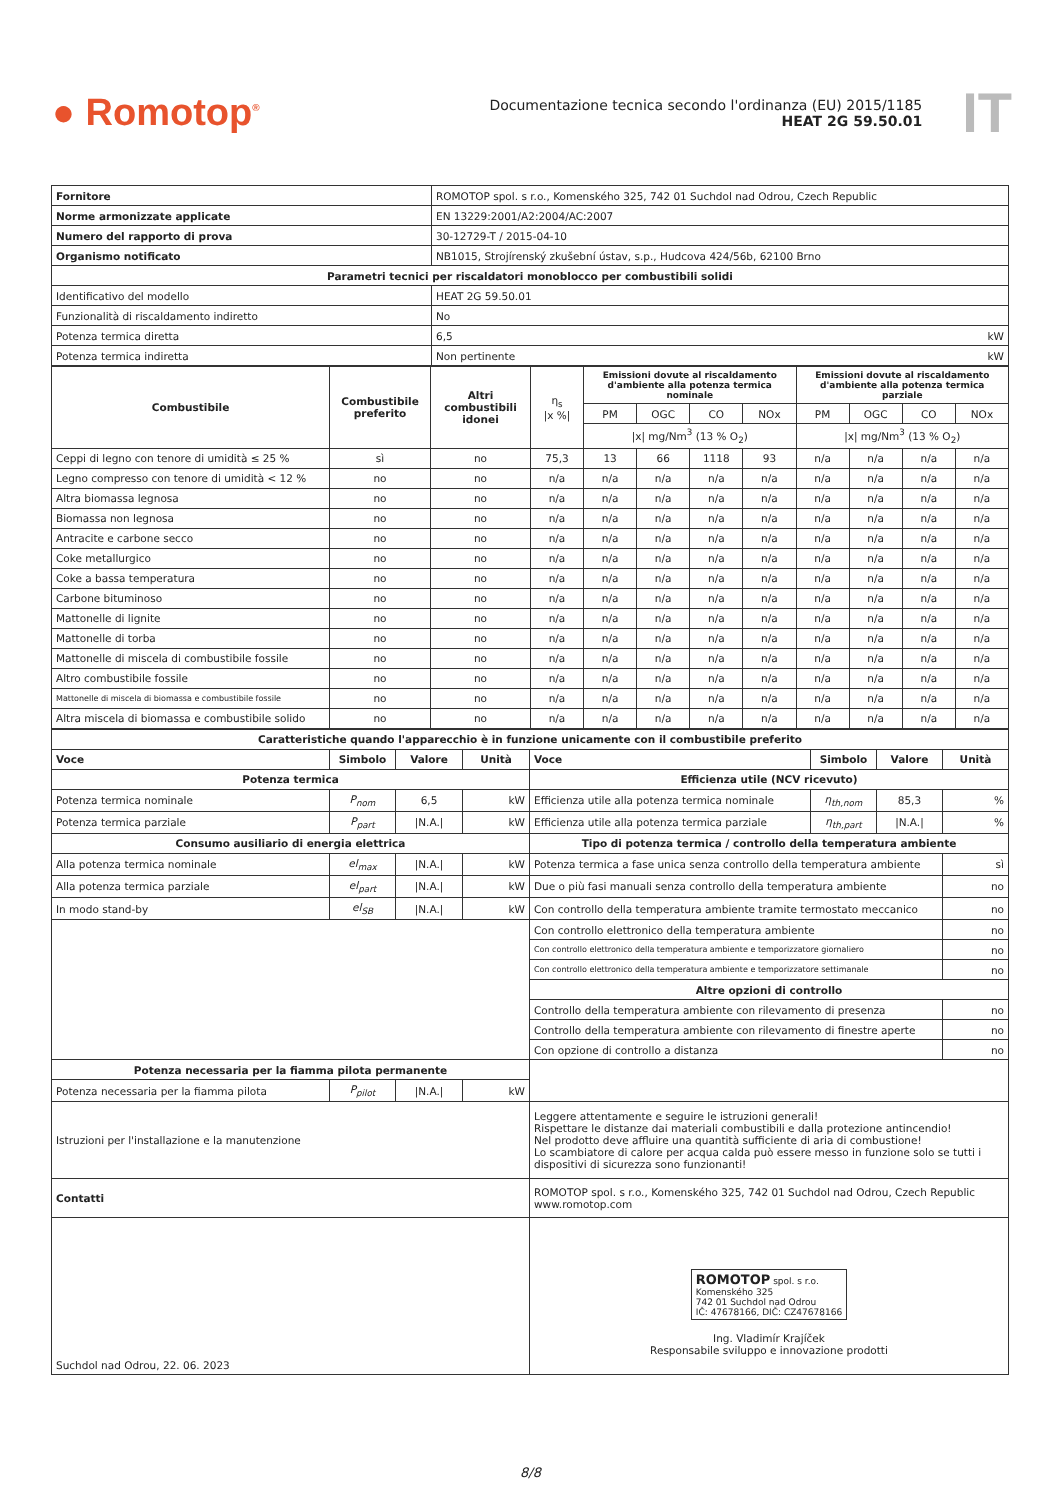● Romotop<sup>®</sup>
Documentazione tecnica secondo l'ordinanza (EU) 2015/1185
HEAT 2G 59.50.01
IT
| Fornitore | ROMOTOP spol. s r.o., Komenského 325, 742 01 Suchdol nad Odrou, Czech Republic |
| Norme armonizzate applicate | EN 13229:2001/A2:2004/AC:2007 |
| Numero del rapporto di prova | 30-12729-T / 2015-04-10 |
| Organismo notificato | NB1015, Strojírenský zkušební ústav, s.p., Hudcova 424/56b, 62100 Brno |
| Parametri tecnici per riscaldatori monoblocco per combustibili solidi | |
| Identificativo del modello | HEAT 2G 59.50.01 |
| Funzionalità di riscaldamento indiretto | No |
| Potenza termica diretta | 6,5 kW |
| Potenza termica indiretta | Non pertinente kW |
| Combustibile | Combustibile preferito | Altri combustibili idonei | η<sub>s</sub> /x %/ | Emissioni dovute al riscaldamento d'ambiente alla potenza termica nominale | | | | Emissioni dovute al riscaldamento d'ambiente alla potenza termica parziale | | | |
| --- | --- | --- | --- | --- | --- | --- | --- | --- | --- | --- | --- |
| | | | | PM | OGC | CO | NOx | PM | OGC | CO | NOx |
| | | | | /x/ mg/Nm<sup>3</sup> (13 % O<sub>2</sub>) | | | | /x/ mg/Nm<sup>3</sup> (13 % O<sub>2</sub>) | | | |
| Ceppi di legno con tenore di umidità ≤ 25 % | sì | no | 75,3 | 13 | 66 | 1118 | 93 | n/a | n/a | n/a | n/a |
| Legno compresso con tenore di umidità < 12 % | no | no | n/a | n/a | n/a | n/a | n/a | n/a | n/a | n/a | n/a |
| Altra biomassa legnosa | no | no | n/a | n/a | n/a | n/a | n/a | n/a | n/a | n/a | n/a |
| Biomassa non legnosa | no | no | n/a | n/a | n/a | n/a | n/a | n/a | n/a | n/a | n/a |
| Antracite e carbone secco | no | no | n/a | n/a | n/a | n/a | n/a | n/a | n/a | n/a | n/a |
| Coke metallurgico | no | no | n/a | n/a | n/a | n/a | n/a | n/a | n/a | n/a | n/a |
| Coke a bassa temperatura | no | no | n/a | n/a | n/a | n/a | n/a | n/a | n/a | n/a | n/a |
| Carbone bituminoso | no | no | n/a | n/a | n/a | n/a | n/a | n/a | n/a | n/a | n/a |
| Mattonelle di lignite | no | no | n/a | n/a | n/a | n/a | n/a | n/a | n/a | n/a | n/a |
| Mattonelle di torba | no | no | n/a | n/a | n/a | n/a | n/a | n/a | n/a | n/a | n/a |
| Mattonelle di miscela di combustibile fossile | no | no | n/a | n/a | n/a | n/a | n/a | n/a | n/a | n/a | n/a |
| Altro combustibile fossile | no | no | n/a | n/a | n/a | n/a | n/a | n/a | n/a | n/a | n/a |
| Mattonelle di miscela di biomassa e combustibile fossile | no | no | n/a | n/a | n/a | n/a | n/a | n/a | n/a | n/a | n/a |
| Altra miscela di biomassa e combustibile solido | no | no | n/a | n/a | n/a | n/a | n/a | n/a | n/a | n/a | n/a |
| Caratteristiche quando l'apparecchio è in funzione unicamente con il combustibile preferito | | | | | | | |
| --- | --- | --- | --- | --- | --- | --- | --- |
| Voce | Simbolo | Valore | Unità | Voce | Simbolo | Valore | Unità |
| Potenza termica | | | | Efficienza utile (NCV ricevuto) | | | |
| Potenza termica nominale | P<sub>nom</sub> | 6,5 | kW | Efficienza utile alla potenza termica nominale | η<sub>th,nom</sub> | 85,3 | % |
| Potenza termica parziale | P<sub>part</sub> | /N.A./ | kW | Efficienza utile alla potenza termica parziale | η<sub>th,part</sub> | /N.A./ | % |
| Consumo ausiliario di energia elettrica | | | | Tipo di potenza termica / controllo della temperatura ambiente | | | |
| Alla potenza termica nominale | el<sub>max</sub> | /N.A./ | kW | Potenza termica a fase unica senza controllo della temperatura ambiente | | | sì |
| Alla potenza termica parziale | el<sub>part</sub> | /N.A./ | kW | Due o più fasi manuali senza controllo della temperatura ambiente | | | no |
| In modo stand-by | el<sub>SB</sub> | /N.A./ | kW | Con controllo della temperatura ambiente tramite termostato meccanico | | | no |
| | | | | Con controllo elettronico della temperatura ambiente | | | no |
| | | | | Con controllo elettronico della temperatura ambiente e temporizzatore giornaliero | | | no |
| | | | | Con controllo elettronico della temperatura ambiente e temporizzatore settimanale | | | no |
| | | | | Altre opzioni di controllo | | | |
| | | | | Controllo della temperatura ambiente con rilevamento di presenza | | | no |
| | | | | Controllo della temperatura ambiente con rilevamento di finestre aperte | | | no |
| | | | | Con opzione di controllo a distanza | | | no |
| Potenza necessaria per la fiamma pilota permanente | | | | | | | |
| Potenza necessaria per la fiamma pilota | P<sub>pilot</sub> | /N.A./ | kW | | | | |
| Istruzioni per l'installazione e la manutenzione | | | | Leggere attentamente e seguire le istruzioni generali! Rispettare le distanze dai materiali combustibili e dalla protezione antincendio! Nel prodotto deve affluire una quantità sufficiente di aria di combustione! Lo scambiatore di calore per acqua calda può essere messo in funzione solo se tutti i dispositivi di sicurezza sono funzionanti! | | | |
| Contatti | | | | ROMOTOP spol. s r.o., Komenského 325, 742 01 Suchdol nad Odrou, Czech Republic www.romotop.com | | | |
| Suchdol nad Odrou, 22. 06. 2023 | | | | ROMOTOP spol. s r.o. Komenského 325 742 01 Suchdol nad Odrou IČ: 47678166, DIČ: CZ47678166 Ing. Vladimír Krajíček Responsabile sviluppo e innovazione prodotti | | | |
8/8